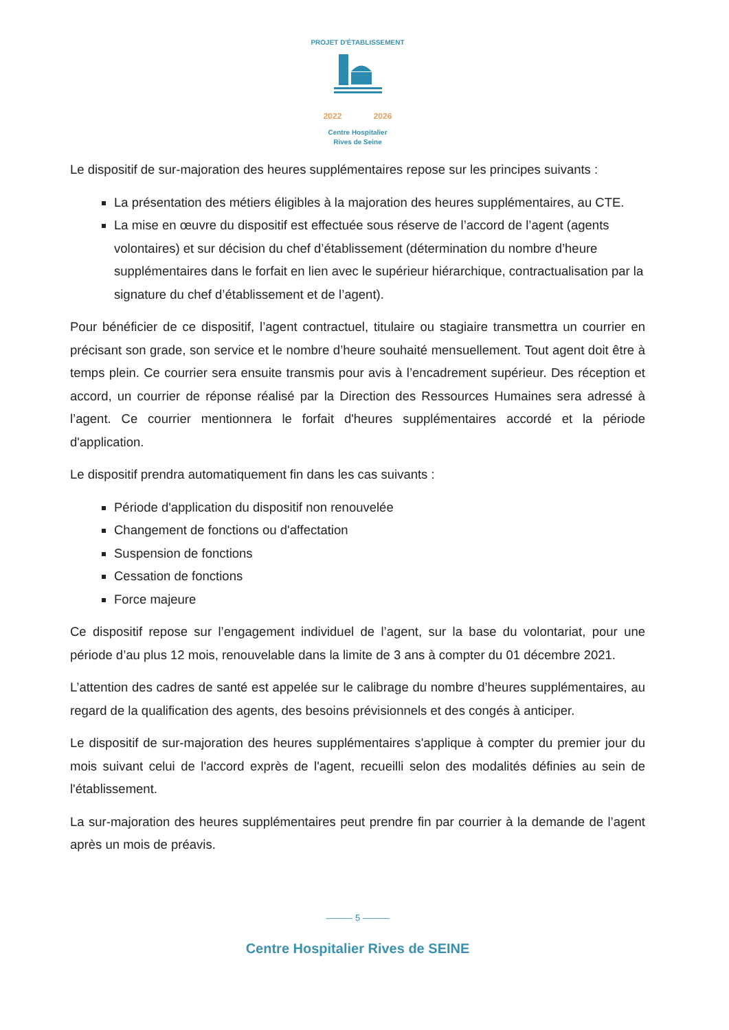PROJET D'ÉTABLISSEMENT
2022 2026
Centre Hospitalier
Rives de Seine
Le dispositif de sur-majoration des heures supplémentaires repose sur les principes suivants :
La présentation des métiers éligibles à la majoration des heures supplémentaires, au CTE.
La mise en œuvre du dispositif est effectuée sous réserve de l’accord de l’agent (agents volontaires) et sur décision du chef d’établissement (détermination du nombre d’heure supplémentaires dans le forfait en lien avec le supérieur hiérarchique, contractualisation par la signature du chef d’établissement et de l’agent).
Pour bénéficier de ce dispositif, l’agent contractuel, titulaire ou stagiaire transmettra un courrier en précisant son grade, son service et le nombre d’heure souhaité mensuellement. Tout agent doit être à temps plein. Ce courrier sera ensuite transmis pour avis à l’encadrement supérieur. Des réception et accord, un courrier de réponse réalisé par la Direction des Ressources Humaines sera adressé à l’agent. Ce courrier mentionnera le forfait d'heures supplémentaires accordé et la période d'application.
Le dispositif prendra automatiquement fin dans les cas suivants :
Période d'application du dispositif non renouvelée
Changement de fonctions ou d'affectation
Suspension de fonctions
Cessation de fonctions
Force majeure
Ce dispositif repose sur l’engagement individuel de l’agent, sur la base du volontariat, pour une période d’au plus 12 mois, renouvelable dans la limite de 3 ans à compter du 01 décembre 2021.
L’attention des cadres de santé est appelée sur le calibrage du nombre d’heures supplémentaires, au regard de la qualification des agents, des besoins prévisionnels et des congés à anticiper.
Le dispositif de sur-majoration des heures supplémentaires s'applique à compter du premier jour du mois suivant celui de l'accord exprès de l'agent, recueilli selon des modalités définies au sein de l'établissement.
La sur-majoration des heures supplémentaires peut prendre fin par courrier à la demande de l’agent après un mois de préavis.
——— 5 ———
Centre Hospitalier Rives de SEINE